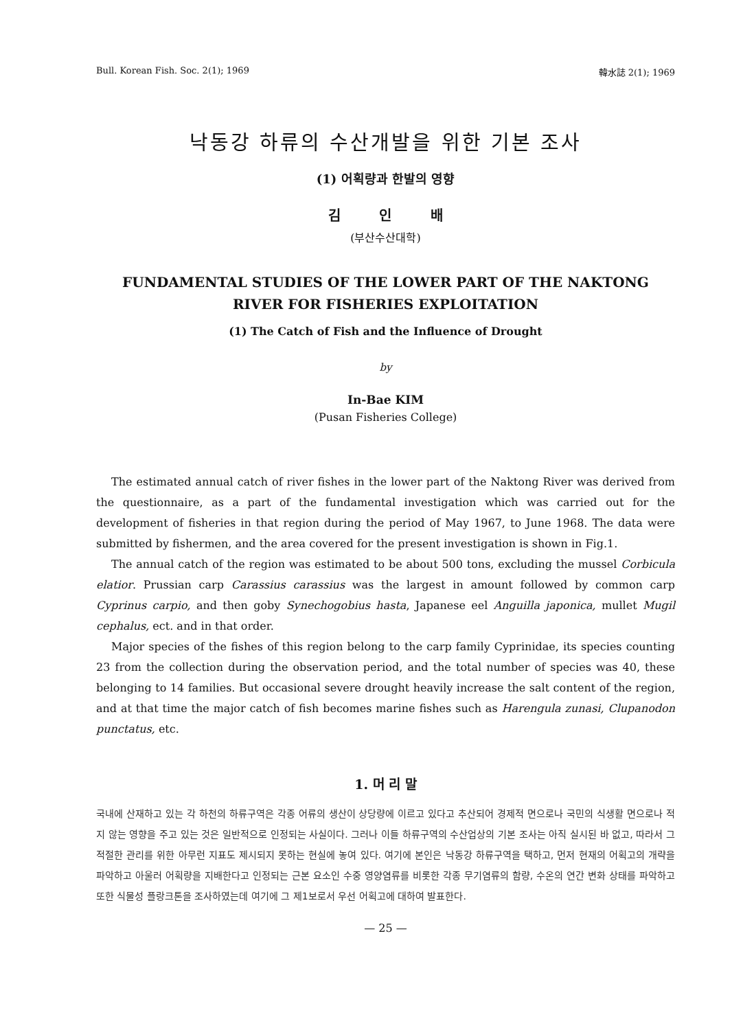Bull. Korean Fish. Soc. 2(1); 1969 韓水誌 2(1); 1969
낙동강 하류의 수산개발을 위한 기본 조사
(1) 어획량과 한발의 영향
김 인 배
(부산수산대학)
FUNDAMENTAL STUDIES OF THE LOWER PART OF THE NAKTONG
RIVER FOR FISHERIES EXPLOITATION
(1) The Catch of Fish and the Influence of Drought
by
In-Bae KIM
(Pusan Fisheries College)
The estimated annual catch of river fishes in the lower part of the Naktong River was derived from the questionnaire, as a part of the fundamental investigation which was carried out for the development of fisheries in that region during the period of May 1967, to June 1968. The data were submitted by fishermen, and the area covered for the present investigation is shown in Fig.1.
The annual catch of the region was estimated to be about 500 tons, excluding the mussel Corbicula elatior. Prussian carp Carassius carassius was the largest in amount followed by common carp Cyprinus carpio, and then goby Synechogobius hasta, Japanese eel Anguilla japonica, mullet Mugil cephalus, ect. and in that order.
Major species of the fishes of this region belong to the carp family Cyprinidae, its species counting 23 from the collection during the observation period, and the total number of species was 40, these belonging to 14 families. But occasional severe drought heavily increase the salt content of the region, and at that time the major catch of fish becomes marine fishes such as Harengula zunasi, Clupanodon punctatus, etc.
1. 머 리 말
국내에 산재하고 있는 각 하천의 하류구역은 각종 어류의 생산이 상당량에 이르고 있다고 추산되어 경제적 면으로나 국민의 식생활 면으로나 적지 않는 영향을 주고 있는 것은 일반적으로 인정되는 사실이다. 그러나 이들 하류구역의 수산업상의 기본 조사는 아직 실시된 바 없고, 따라서 그 적절한 관리를 위한 아무런 지표도 제시되지 못하는 현실에 놓여 있다. 여기에 본인은 낙동강 하류구역을 택하고, 먼저 현재의 어획고의 개략을 파악하고 아울러 어획량을 지배한다고 인정되는 근본 요소인 수중 영양염류를 비롯한 각종 무기염류의 함량, 수온의 연간 변화 상태를 파악하고 또한 식물성 플랑크톤을 조사하였는데 여기에 그 제1보로서 우선 어획고에 대하여 발표한다.
— 25 —